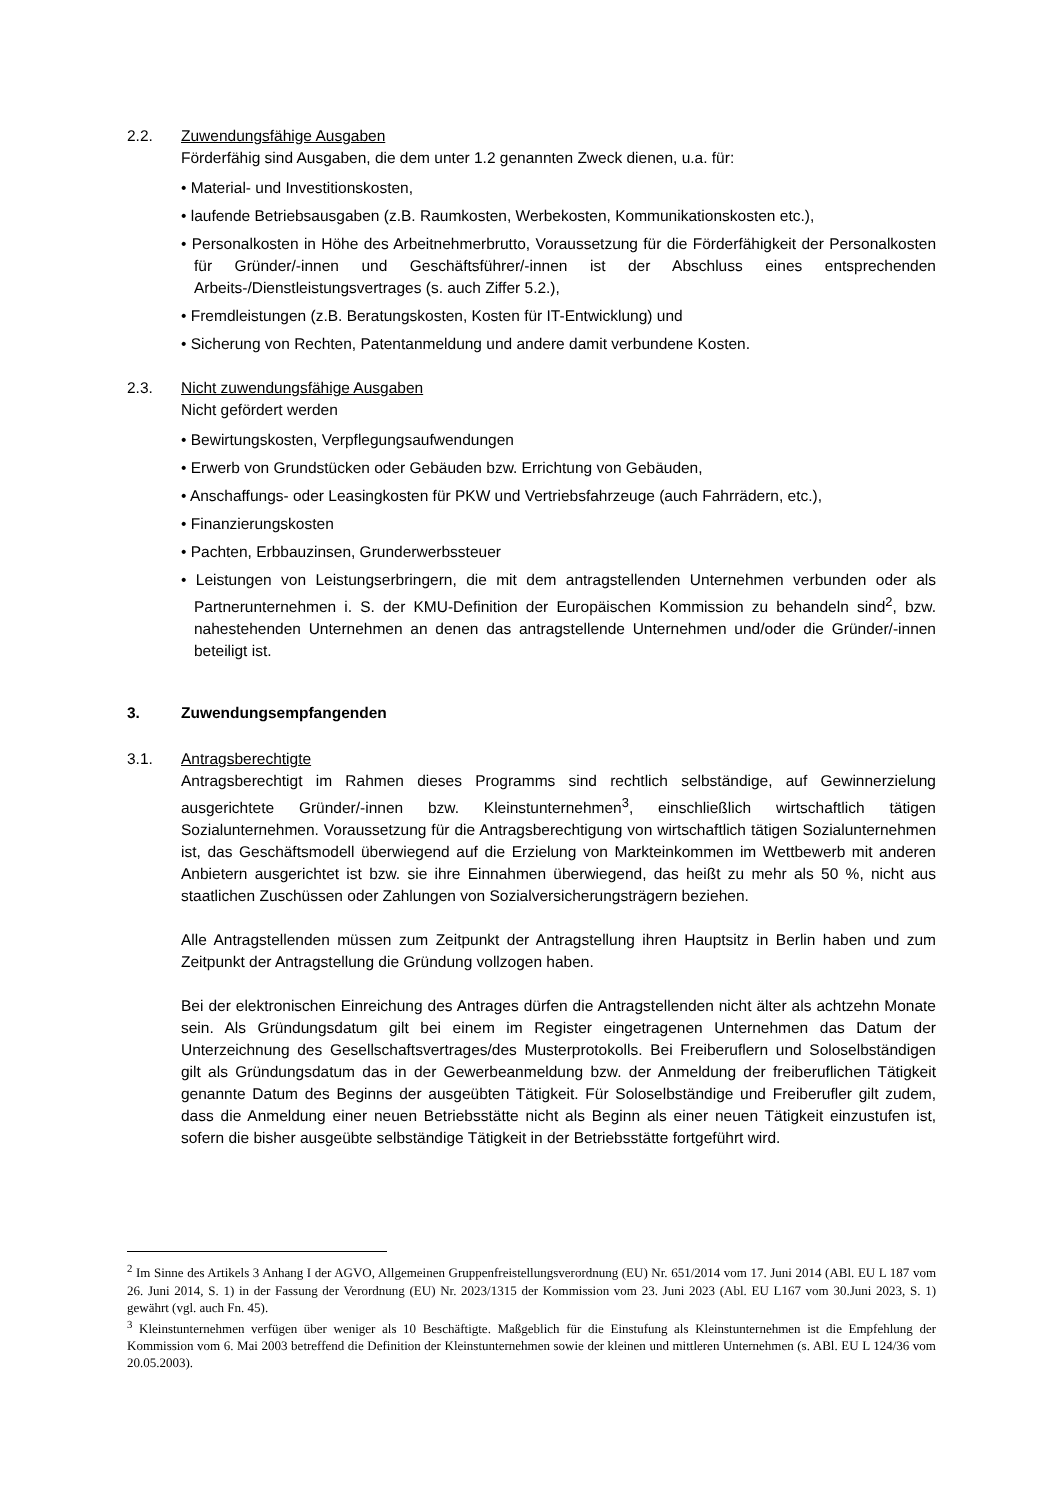2.2. Zuwendungsfähige Ausgaben
Förderfähig sind Ausgaben, die dem unter 1.2 genannten Zweck dienen, u.a. für:
• Material- und Investitionskosten,
• laufende Betriebsausgaben (z.B. Raumkosten, Werbekosten, Kommunikationskosten etc.),
• Personalkosten in Höhe des Arbeitnehmerbrutto, Voraussetzung für die Förderfähigkeit der Personalkosten für Gründer/-innen und Geschäftsführer/-innen ist der Abschluss eines entsprechenden Arbeits-/Dienstleistungsvertrages (s. auch Ziffer 5.2.),
• Fremdleistungen (z.B. Beratungskosten, Kosten für IT-Entwicklung) und
• Sicherung von Rechten, Patentanmeldung und andere damit verbundene Kosten.
2.3. Nicht zuwendungsfähige Ausgaben
Nicht gefördert werden
• Bewirtungskosten, Verpflegungsaufwendungen
• Erwerb von Grundstücken oder Gebäuden bzw. Errichtung von Gebäuden,
• Anschaffungs- oder Leasingkosten für PKW und Vertriebsfahrzeuge (auch Fahrrädern, etc.),
• Finanzierungskosten
• Pachten, Erbbauzinsen, Grunderwerbssteuer
• Leistungen von Leistungserbringern, die mit dem antragstellenden Unternehmen verbunden oder als Partnerunternehmen i. S. der KMU-Definition der Europäischen Kommission zu behandeln sind<sup>2</sup>, bzw. nahestehenden Unternehmen an denen das antragstellende Unternehmen und/oder die Gründer/-innen beteiligt ist.
3. Zuwendungsempfangenden
3.1. Antragsberechtigte
Antragsberechtigt im Rahmen dieses Programms sind rechtlich selbständige, auf Gewinnerzielung ausgerichtete Gründer/-innen bzw. Kleinstunternehmen<sup>3</sup>, einschließlich wirtschaftlich tätigen Sozialunternehmen. Voraussetzung für die Antragsberechtigung von wirtschaftlich tätigen Sozialunternehmen ist, das Geschäftsmodell überwiegend auf die Erzielung von Markteinkommen im Wettbewerb mit anderen Anbietern ausgerichtet ist bzw. sie ihre Einnahmen überwiegend, das heißt zu mehr als 50 %, nicht aus staatlichen Zuschüssen oder Zahlungen von Sozialversicherungsträgern beziehen.
Alle Antragstellenden müssen zum Zeitpunkt der Antragstellung ihren Hauptsitz in Berlin haben und zum Zeitpunkt der Antragstellung die Gründung vollzogen haben.
Bei der elektronischen Einreichung des Antrages dürfen die Antragstellenden nicht älter als achtzehn Monate sein. Als Gründungsdatum gilt bei einem im Register eingetragenen Unternehmen das Datum der Unterzeichnung des Gesellschaftsvertrages/des Musterprotokolls. Bei Freiberuflern und Soloselbständigen gilt als Gründungsdatum das in der Gewerbeanmeldung bzw. der Anmeldung der freiberuflichen Tätigkeit genannte Datum des Beginns der ausgeübten Tätigkeit. Für Soloselbständige und Freiberufler gilt zudem, dass die Anmeldung einer neuen Betriebsstätte nicht als Beginn als einer neuen Tätigkeit einzustufen ist, sofern die bisher ausgeübte selbständige Tätigkeit in der Betriebsstätte fortgeführt wird.
<sup>2</sup> Im Sinne des Artikels 3 Anhang I der AGVO, Allgemeinen Gruppenfreistellungsverordnung (EU) Nr. 651/2014 vom 17. Juni 2014 (ABl. EU L 187 vom 26. Juni 2014, S. 1) in der Fassung der Verordnung (EU) Nr. 2023/1315 der Kommission vom 23. Juni 2023 (Abl. EU L167 vom 30.Juni 2023, S. 1) gewährt (vgl. auch Fn. 45).
<sup>3</sup> Kleinstunternehmen verfügen über weniger als 10 Beschäftigte. Maßgeblich für die Einstufung als Kleinstunternehmen ist die Empfehlung der Kommission vom 6. Mai 2003 betreffend die Definition der Kleinstunternehmen sowie der kleinen und mittleren Unternehmen (s. ABl. EU L 124/36 vom 20.05.2003).